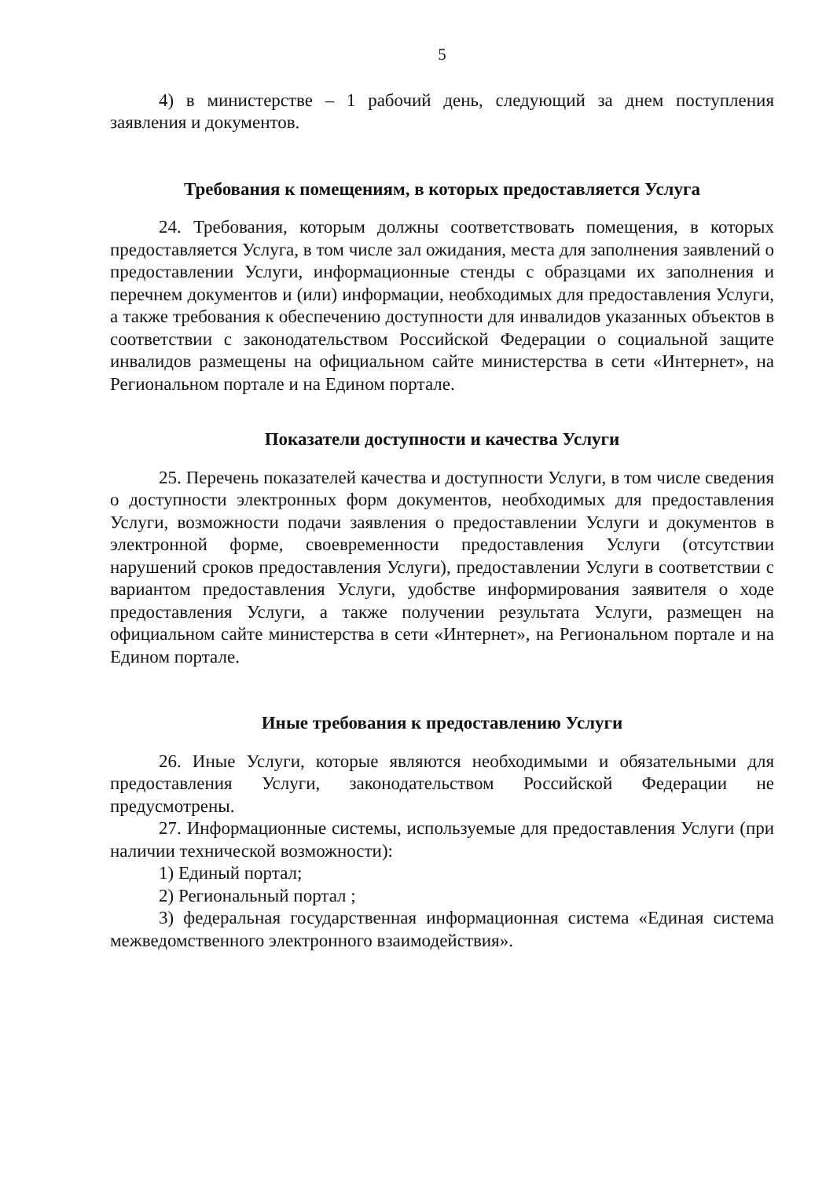5
4) в министерстве – 1 рабочий день, следующий за днем поступления заявления и документов.
Требования к помещениям, в которых предоставляется Услуга
24. Требования, которым должны соответствовать помещения, в которых предоставляется Услуга, в том числе зал ожидания, места для заполнения заявлений о предоставлении Услуги, информационные стенды с образцами их заполнения и перечнем документов и (или) информации, необходимых для предоставления Услуги, а также требования к обеспечению доступности для инвалидов указанных объектов в соответствии с законодательством Российской Федерации о социальной защите инвалидов размещены на официальном сайте министерства в сети «Интернет», на Региональном портале и на Едином портале.
Показатели доступности и качества Услуги
25. Перечень показателей качества и доступности Услуги, в том числе сведения о доступности электронных форм документов, необходимых для предоставления Услуги, возможности подачи заявления о предоставлении Услуги и документов в электронной форме, своевременности предоставления Услуги (отсутствии нарушений сроков предоставления Услуги), предоставлении Услуги в соответствии с вариантом предоставления Услуги, удобстве информирования заявителя о ходе предоставления Услуги, а также получении результата Услуги, размещен на официальном сайте министерства в сети «Интернет», на Региональном портале и на Едином портале.
Иные требования к предоставлению Услуги
26. Иные Услуги, которые являются необходимыми и обязательными для предоставления Услуги, законодательством Российской Федерации не предусмотрены.
27. Информационные системы, используемые для предоставления Услуги (при наличии технической возможности):
1) Единый портал;
2) Региональный портал ;
3) федеральная государственная информационная система «Единая система межведомственного электронного взаимодействия».